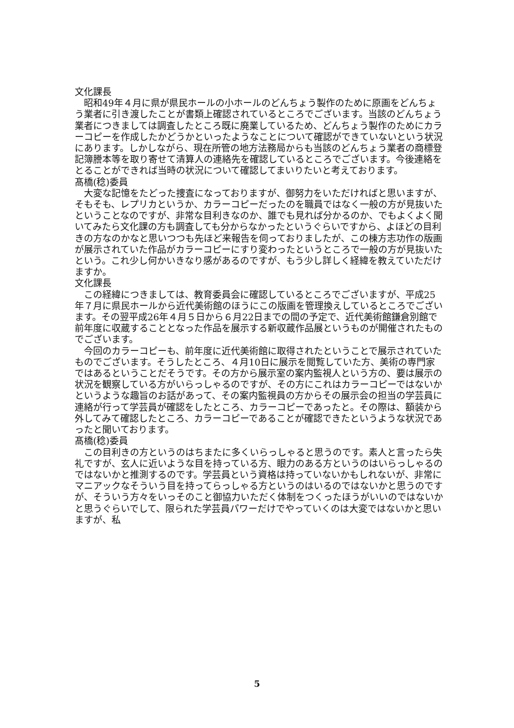文化課長
昭和49年４月に県が県民ホールの小ホールのどんちょう製作のために原画をどんちょう業者に引き渡したことが書類上確認されているところでございます。当該のどんちょう業者につきましては調査したところ既に廃業しているため、どんちょう製作のためにカラーコピーを作成したかどうかといったようなことについて確認ができていないという状況にあります。しかしながら、現在所管の地方法務局からも当該のどんちょう業者の商標登記簿謄本等を取り寄せて清算人の連絡先を確認しているところでございます。今後連絡をとることができれば当時の状況について確認してまいりたいと考えております。
髙橋(稔)委員
大変な記憶をたどった捜査になっておりますが、御努力をいただければと思いますが、そもそも、レプリカというか、カラーコピーだったのを職員ではなく一般の方が見抜いたということなのですが、非常な目利きなのか、誰でも見れば分かるのか、でもよくよく聞いてみたら文化課の方も調査しても分からなかったというぐらいですから、よほどの目利きの方なのかなと思いつつも先ほど来報告を伺っておりましたが、この棟方志功作の版画が展示されていた作品がカラーコピーにすり変わったというところで一般の方が見抜いたという。これ少し何かいきなり感があるのですが、もう少し詳しく経緯を教えていただけますか。
文化課長
この経緯につきましては、教育委員会に確認しているところでございますが、平成25年７月に県民ホールから近代美術館のほうにこの版画を管理換えしているところでございます。その翌平成26年４月５日から６月22日までの間の予定で、近代美術館鎌倉別館で前年度に収蔵することとなった作品を展示する新収蔵作品展というものが開催されたものでございます。
今回のカラーコピーも、前年度に近代美術館に取得されたということで展示されていたものでございます。そうしたところ、４月10日に展示を閲覧していた方、美術の専門家ではあるということだそうです。その方から展示室の案内監視人という方の、要は展示の状況を観察している方がいらっしゃるのですが、その方にこれはカラーコピーではないかというような趣旨のお話があって、その案内監視員の方からその展示会の担当の学芸員に連絡が行って学芸員が確認をしたところ、カラーコピーであったと。その際は、額装から外してみて確認したところ、カラーコピーであることが確認できたというような状況であったと聞いております。
髙橋(稔)委員
この目利きの方というのはちまたに多くいらっしゃると思うのです。素人と言ったら失礼ですが、玄人に近いような目を持っている方、眼力のある方というのはいらっしゃるのではないかと推測するのです。学芸員という資格は持っていないかもしれないが、非常にマニアックなそういう目を持ってらっしゃる方というのはいるのではないかと思うのですが、そういう方々をいっそのこと御協力いただく体制をつくったほうがいいのではないかと思うぐらいでして、限られた学芸員パワーだけでやっていくのは大変ではないかと思いますが、私
5